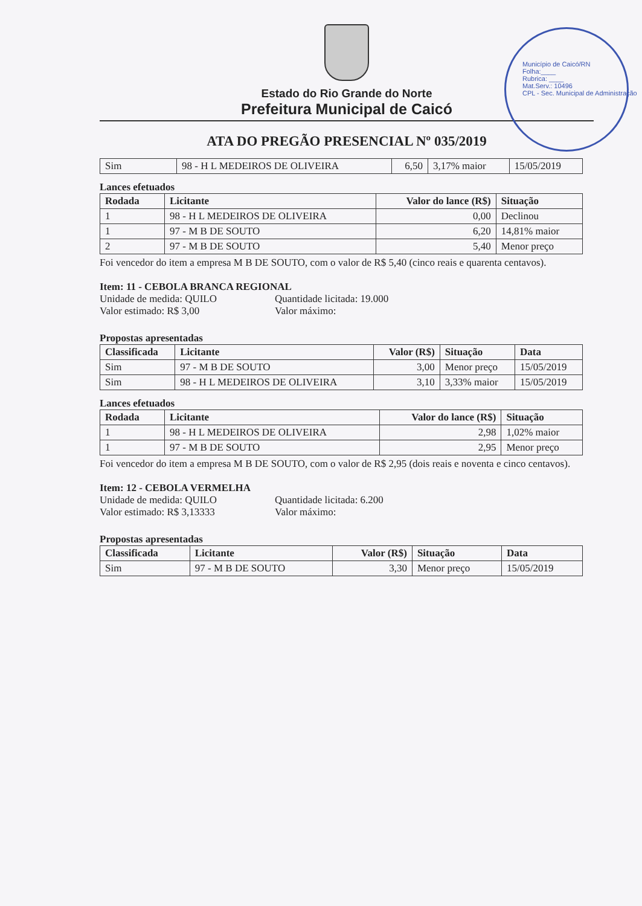Estado do Rio Grande do Norte
Prefeitura Municipal de Caicó
Município de Caicó/RN
Folha:____
Rubrica: ____
Mat.Serv.: 10496
CPL - Sec. Municipal de Administração
ATA DO PREGÃO PRESENCIAL Nº 035/2019
| Sim | 98 - H L MEDEIROS DE OLIVEIRA | 6,50 | 3,17% maior | 15/05/2019 |
Lances efetuados
| Rodada | Licitante | Valor do lance (R$) | Situação |
| --- | --- | --- | --- |
| 1 | 98 - H L MEDEIROS DE OLIVEIRA | 0,00 | Declinou |
| 1 | 97 - M B DE SOUTO | 6,20 | 14,81% maior |
| 2 | 97 - M B DE SOUTO | 5,40 | Menor preço |
Foi vencedor do item a empresa M B DE SOUTO, com o valor de R$ 5,40 (cinco reais e quarenta centavos).
Item: 11 - CEBOLA BRANCA REGIONAL
Unidade de medida: QUILO Quantidade licitada: 19.000 Valor estimado: R$ 3,00 Valor máximo:
Propostas apresentadas
| Classificada | Licitante | Valor (R$) | Situação | Data |
| --- | --- | --- | --- | --- |
| Sim | 97 - M B DE SOUTO | 3,00 | Menor preço | 15/05/2019 |
| Sim | 98 - H L MEDEIROS DE OLIVEIRA | 3,10 | 3,33% maior | 15/05/2019 |
Lances efetuados
| Rodada | Licitante | Valor do lance (R$) | Situação |
| --- | --- | --- | --- |
| 1 | 98 - H L MEDEIROS DE OLIVEIRA | 2,98 | 1,02% maior |
| 1 | 97 - M B DE SOUTO | 2,95 | Menor preço |
Foi vencedor do item a empresa M B DE SOUTO, com o valor de R$ 2,95 (dois reais e noventa e cinco centavos).
Item: 12 - CEBOLA VERMELHA
Unidade de medida: QUILO Quantidade licitada: 6.200 Valor estimado: R$ 3,13333 Valor máximo:
Propostas apresentadas
| Classificada | Licitante | Valor (R$) | Situação | Data |
| --- | --- | --- | --- | --- |
| Sim | 97 - M B DE SOUTO | 3,30 | Menor preço | 15/05/2019 |